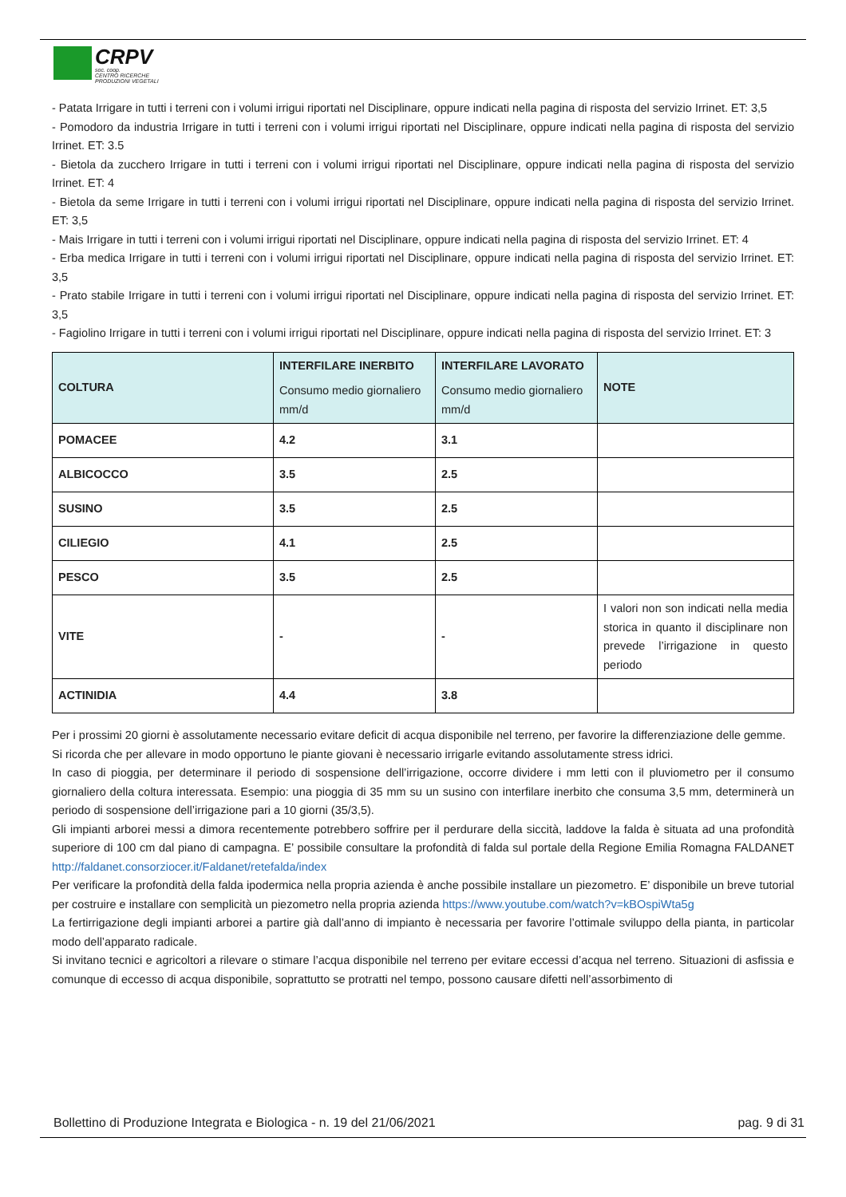CRPV
soc. coop.
CENTRO RICERCHE
PRODUZIONI VEGETALI
- Patata Irrigare in tutti i terreni con i volumi irrigui riportati nel Disciplinare, oppure indicati nella pagina di risposta del servizio Irrinet. ET: 3,5
- Pomodoro da industria Irrigare in tutti i terreni con i volumi irrigui riportati nel Disciplinare, oppure indicati nella pagina di risposta del servizio Irrinet. ET: 3.5
- Bietola da zucchero Irrigare in tutti i terreni con i volumi irrigui riportati nel Disciplinare, oppure indicati nella pagina di risposta del servizio Irrinet. ET: 4
- Bietola da seme Irrigare in tutti i terreni con i volumi irrigui riportati nel Disciplinare, oppure indicati nella pagina di risposta del servizio Irrinet. ET: 3,5
- Mais Irrigare in tutti i terreni con i volumi irrigui riportati nel Disciplinare, oppure indicati nella pagina di risposta del servizio Irrinet. ET: 4
- Erba medica Irrigare in tutti i terreni con i volumi irrigui riportati nel Disciplinare, oppure indicati nella pagina di risposta del servizio Irrinet. ET: 3,5
- Prato stabile Irrigare in tutti i terreni con i volumi irrigui riportati nel Disciplinare, oppure indicati nella pagina di risposta del servizio Irrinet. ET: 3,5
- Fagiolino Irrigare in tutti i terreni con i volumi irrigui riportati nel Disciplinare, oppure indicati nella pagina di risposta del servizio Irrinet. ET: 3
| COLTURA | INTERFILARE INERBITO Consumo medio giornaliero mm/d | INTERFILARE LAVORATO Consumo medio giornaliero mm/d | NOTE |
| --- | --- | --- | --- |
| POMACEE | 4.2 | 3.1 | |
| ALBICOCCO | 3.5 | 2.5 | |
| SUSINO | 3.5 | 2.5 | |
| CILIEGIO | 4.1 | 2.5 | |
| PESCO | 3.5 | 2.5 | |
| VITE | - | - | I valori non son indicati nella media storica in quanto il disciplinare non prevede l’irrigazione in questo periodo |
| ACTINIDIA | 4.4 | 3.8 | |
Per i prossimi 20 giorni è assolutamente necessario evitare deficit di acqua disponibile nel terreno, per favorire la differenziazione delle gemme.
Si ricorda che per allevare in modo opportuno le piante giovani è necessario irrigarle evitando assolutamente stress idrici.
In caso di pioggia, per determinare il periodo di sospensione dell’irrigazione, occorre dividere i mm letti con il pluviometro per il consumo giornaliero della coltura interessata. Esempio: una pioggia di 35 mm su un susino con interfilare inerbito che consuma 3,5 mm, determinerà un periodo di sospensione dell’irrigazione pari a 10 giorni (35/3,5).
Gli impianti arborei messi a dimora recentemente potrebbero soffrire per il perdurare della siccità, laddove la falda è situata ad una profondità superiore di 100 cm dal piano di campagna. E’ possibile consultare la profondità di falda sul portale della Regione Emilia Romagna FALDANET http://faldanet.consorziocer.it/Faldanet/retefalda/index
Per verificare la profondità della falda ipodermica nella propria azienda è anche possibile installare un piezometro. E’ disponibile un breve tutorial per costruire e installare con semplicità un piezometro nella propria azienda https://www.youtube.com/watch?v=kBOspiWta5g
La fertirrigazione degli impianti arborei a partire già dall’anno di impianto è necessaria per favorire l’ottimale sviluppo della pianta, in particolar modo dell’apparato radicale.
Si invitano tecnici e agricoltori a rilevare o stimare l’acqua disponibile nel terreno per evitare eccessi d’acqua nel terreno. Situazioni di asfissia e comunque di eccesso di acqua disponibile, soprattutto se protratti nel tempo, possono causare difetti nell’assorbimento di
Bollettino di Produzione Integrata e Biologica - n. 19 del 21/06/2021 pag. 9 di 31